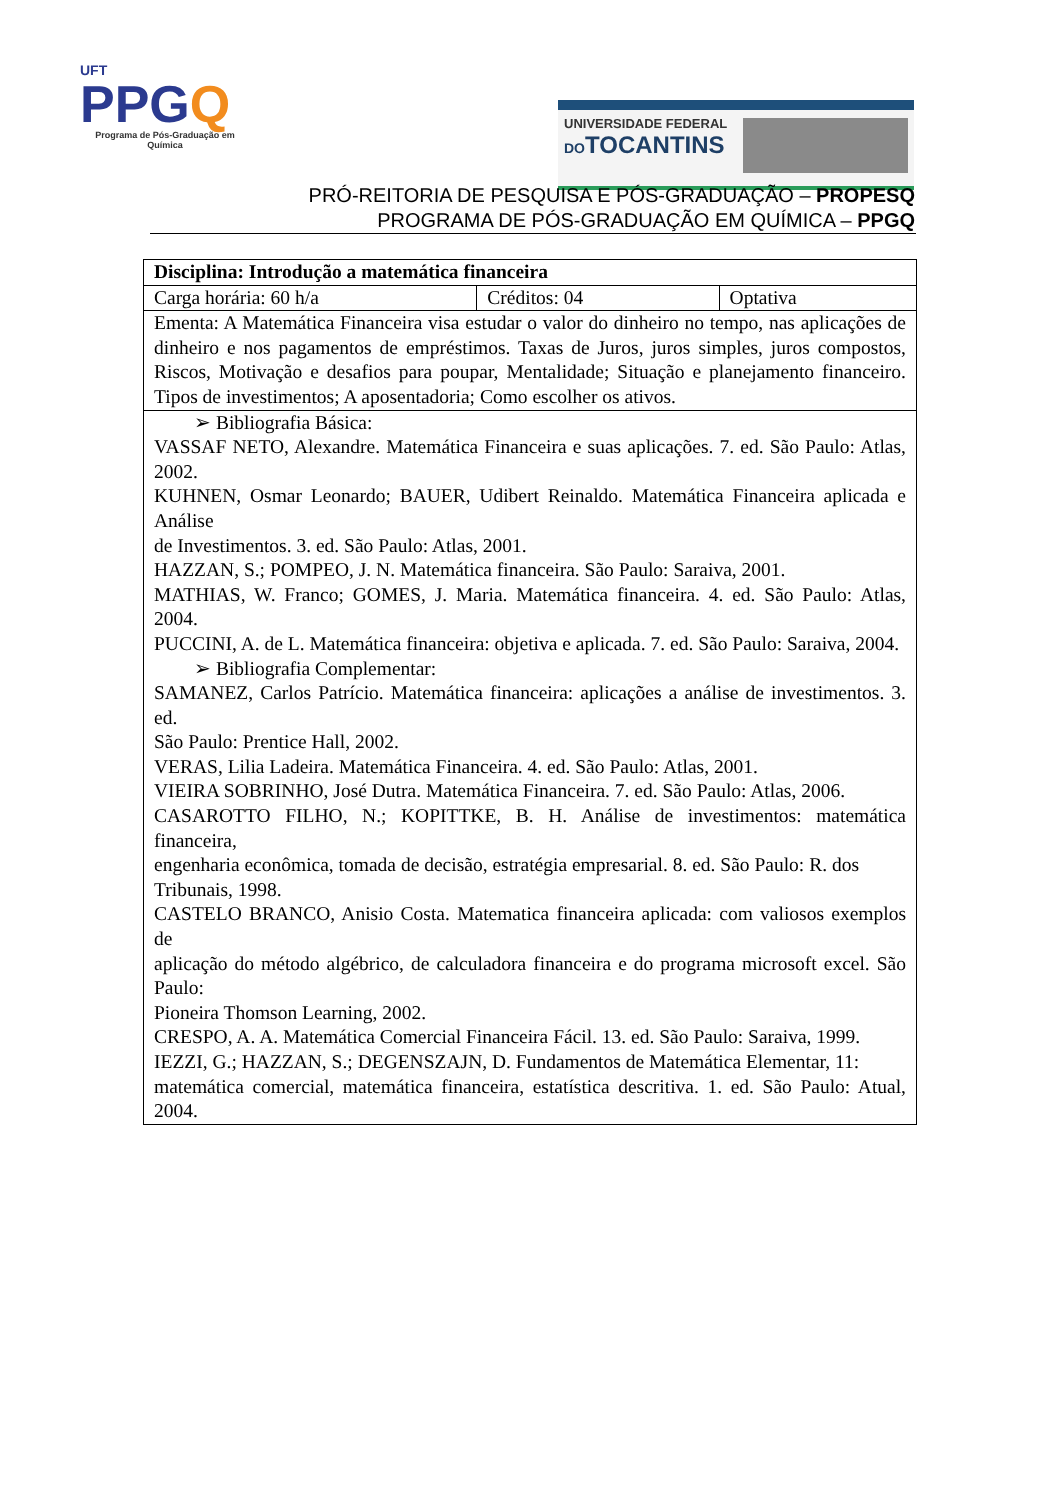UFT
PPGQ
Programa de Pós-Graduação em Química
UNIVERSIDADE FEDERAL
DOTOCANTINS
PRÓ-REITORIA DE PESQUISA E PÓS-GRADUAÇÃO – PROPESQ
PROGRAMA DE PÓS-GRADUAÇÃO EM QUÍMICA – PPGQ
| Disciplina: Introdução a matemática financeira | | |
| Carga horária: 60 h/a | Créditos: 04 | Optativa |
| Ementa: A Matemática Financeira visa estudar o valor do dinheiro no tempo, nas aplicações de dinheiro e nos pagamentos de empréstimos. Taxas de Juros, juros simples, juros compostos, Riscos, Motivação e desafios para poupar, Mentalidade; Situação e planejamento financeiro. Tipos de investimentos; A aposentadoria; Como escolher os ativos. | | |
| ➢ Bibliografia Básica: VASSAF NETO, Alexandre. Matemática Financeira e suas aplicações. 7. ed. São Paulo: Atlas, 2002. KUHNEN, Osmar Leonardo; BAUER, Udibert Reinaldo. Matemática Financeira aplicada e Análise de Investimentos. 3. ed. São Paulo: Atlas, 2001. HAZZAN, S.; POMPEO, J. N. Matemática financeira. São Paulo: Saraiva, 2001. MATHIAS, W. Franco; GOMES, J. Maria. Matemática financeira. 4. ed. São Paulo: Atlas, 2004. PUCCINI, A. de L. Matemática financeira: objetiva e aplicada. 7. ed. São Paulo: Saraiva, 2004. ➢ Bibliografia Complementar: SAMANEZ, Carlos Patrício. Matemática financeira: aplicações a análise de investimentos. 3. ed. São Paulo: Prentice Hall, 2002. VERAS, Lilia Ladeira. Matemática Financeira. 4. ed. São Paulo: Atlas, 2001. VIEIRA SOBRINHO, José Dutra. Matemática Financeira. 7. ed. São Paulo: Atlas, 2006. CASAROTTO FILHO, N.; KOPITTKE, B. H. Análise de investimentos: matemática financeira, engenharia econômica, tomada de decisão, estratégia empresarial. 8. ed. São Paulo: R. dos Tribunais, 1998. CASTELO BRANCO, Anisio Costa. Matematica financeira aplicada: com valiosos exemplos de aplicação do método algébrico, de calculadora financeira e do programa microsoft excel. São Paulo: Pioneira Thomson Learning, 2002. CRESPO, A. A. Matemática Comercial Financeira Fácil. 13. ed. São Paulo: Saraiva, 1999. IEZZI, G.; HAZZAN, S.; DEGENSZAJN, D. Fundamentos de Matemática Elementar, 11: matemática comercial, matemática financeira, estatística descritiva. 1. ed. São Paulo: Atual, 2004. | | |